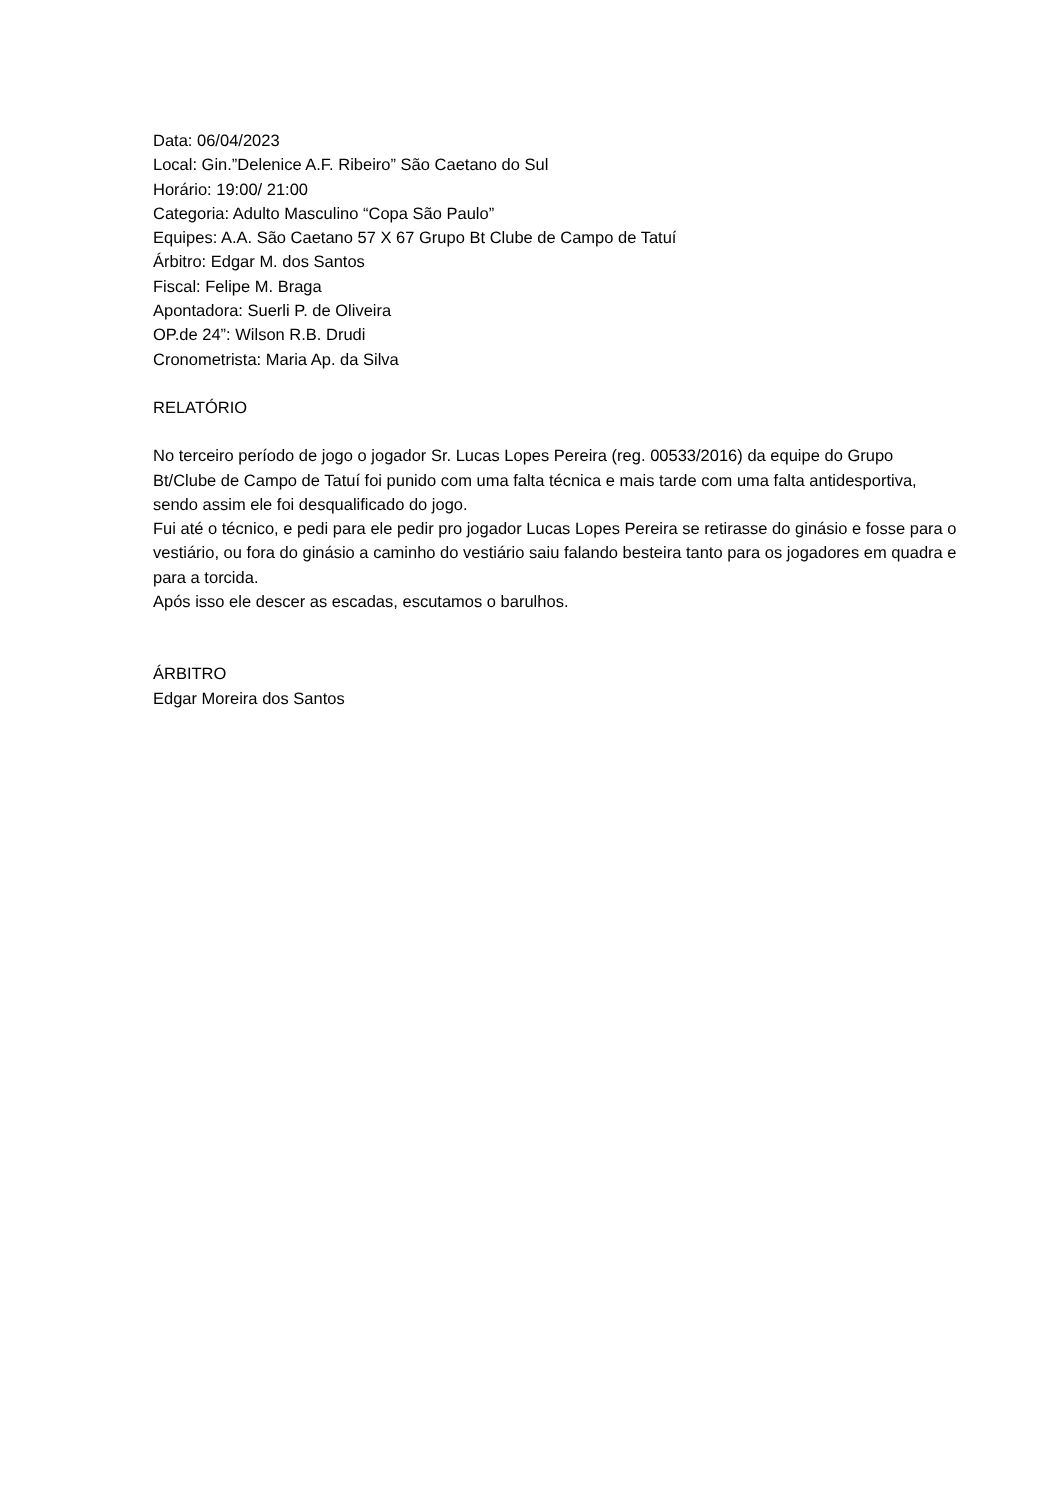Data: 06/04/2023
Local: Gin.”Delenice A.F. Ribeiro” São Caetano do Sul
Horário: 19:00/ 21:00
Categoria: Adulto Masculino “Copa São Paulo”
Equipes: A.A. São Caetano 57 X 67 Grupo Bt Clube de Campo de Tatuí
Árbitro: Edgar M. dos Santos
Fiscal: Felipe M. Braga
Apontadora: Suerli P. de Oliveira
OP.de 24”: Wilson R.B. Drudi
Cronometrista: Maria Ap. da Silva
RELATÓRIO
No terceiro período de jogo o jogador Sr. Lucas Lopes Pereira (reg. 00533/2016) da equipe do Grupo Bt/Clube de Campo de Tatuí foi punido com uma falta técnica e mais tarde com uma falta antidesportiva, sendo assim ele foi desqualificado do jogo.
Fui até o técnico, e pedi para ele pedir pro jogador Lucas Lopes Pereira se retirasse do ginásio e fosse para o vestiário, ou fora do ginásio a caminho do vestiário saiu falando besteira tanto para os jogadores em quadra e para a torcida.
Após isso ele descer as escadas, escutamos o barulhos.
ÁRBITRO
Edgar Moreira dos Santos